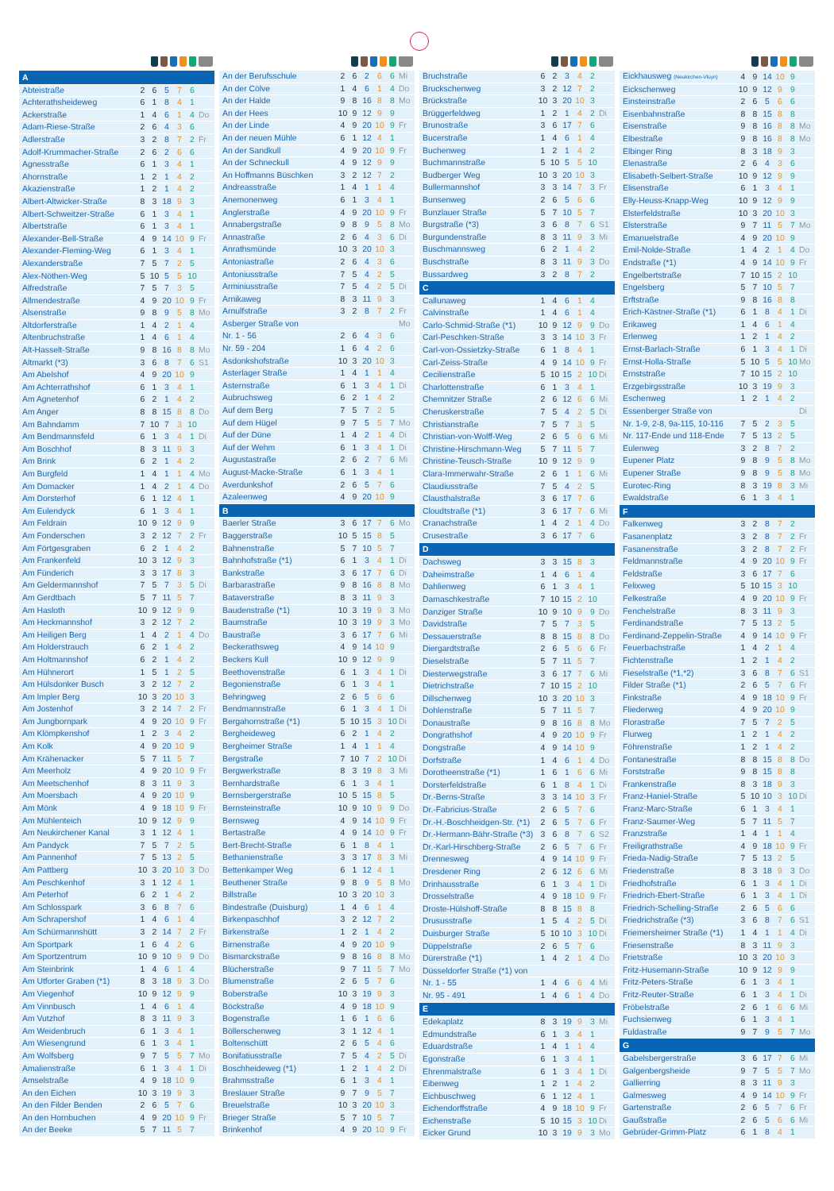| A | | | | | | |
| --- | --- | --- | --- | --- | --- | --- |
| Abteistraße | 2 | 6 | 5 | 7 | 6 | |
| Achterathsheideweg | 6 | 1 | 8 | 4 | 1 | |
| Ackerstraße | 1 | 4 | 6 | 1 | 4 | Do |
| Adam-Riese-Straße | 2 | 6 | 4 | 3 | 6 | |
| Adlerstraße | 3 | 2 | 8 | 7 | 2 | Fr |
| Adolf-Krummacher-Straße | 2 | 6 | 2 | 6 | 6 | |
| Agnesstraße | 6 | 1 | 3 | 4 | 1 | |
| Ahornstraße | 1 | 2 | 1 | 4 | 2 | |
| Akazienstraße | 1 | 2 | 1 | 4 | 2 | |
| Albert-Altwicker-Straße | 8 | 3 | 18 | 9 | 3 | |
| Albert-Schweitzer-Straße | 6 | 1 | 3 | 4 | 1 | |
| Albertstraße | 6 | 1 | 3 | 4 | 1 | |
| Alexander-Bell-Straße | 4 | 9 | 14 | 10 | 9 | Fr |
| Alexander-Fleming-Weg | 6 | 1 | 3 | 4 | 1 | |
| Alexanderstraße | 7 | 5 | 7 | 2 | 5 | |
| Alex-Nöthen-Weg | 5 | 10 | 5 | 5 | 10 | |
| Alfredstraße | 7 | 5 | 7 | 3 | 5 | |
| Allmendestraße | 4 | 9 | 20 | 10 | 9 | Fr |
| Alsenstraße | 9 | 8 | 9 | 5 | 8 | Mo |
| Altdorferstraße | 1 | 4 | 2 | 1 | 4 | |
| Altenbruchstraße | 1 | 4 | 6 | 1 | 4 | |
| Alt-Hasselt-Straße | 9 | 8 | 16 | 8 | 8 | Mo |
| Altmarkt (*3) | 3 | 6 | 8 | 7 | 6 | S1 |
| Am Abelshof | 4 | 9 | 20 | 10 | 9 | |
| Am Achterrathshof | 6 | 1 | 3 | 4 | 1 | |
| Am Agnetenhof | 6 | 2 | 1 | 4 | 2 | |
| Am Anger | 8 | 8 | 15 | 8 | 8 | Do |
| Am Bahndamm | 7 | 10 | 7 | 3 | 10 | |
| Am Bendmannsfeld | 6 | 1 | 3 | 4 | 1 | Di |
| Am Boschhof | 8 | 3 | 11 | 9 | 3 | |
| Am Brink | 6 | 2 | 1 | 4 | 2 | |
| Am Burgfeld | 1 | 4 | 1 | 1 | 4 | Mo |
| Am Domacker | 1 | 4 | 2 | 1 | 4 | Do |
| Am Dorsterhof | 6 | 1 | 12 | 4 | 1 | |
| Am Eulendyck | 6 | 1 | 3 | 4 | 1 | |
| Am Feldrain | 10 | 9 | 12 | 9 | 9 | |
| Am Fonderschen | 3 | 2 | 12 | 7 | 2 | Fr |
| Am Förtgesgraben | 6 | 2 | 1 | 4 | 2 | |
| Am Frankenfeld | 10 | 3 | 12 | 9 | 3 | |
| Am Fünderich | 3 | 3 | 17 | 8 | 3 | |
| Am Geldermannshof | 7 | 5 | 7 | 3 | 5 | Di |
| Am Gerdtbach | 5 | 7 | 11 | 5 | 7 | |
| Am Hasloth | 10 | 9 | 12 | 9 | 9 | |
| Am Heckmannshof | 3 | 2 | 12 | 7 | 2 | |
| Am Heiligen Berg | 1 | 4 | 2 | 1 | 4 | Do |
| Am Holderstrauch | 6 | 2 | 1 | 4 | 2 | |
| Am Holtmannshof | 6 | 2 | 1 | 4 | 2 | |
| Am Hühnerort | 1 | 5 | 1 | 2 | 5 | |
| Am Hülsdonker Busch | 3 | 2 | 12 | 7 | 2 | |
| Am Impler Berg | 10 | 3 | 20 | 10 | 3 | |
| Am Jostenhof | 3 | 2 | 14 | 7 | 2 | Fr |
| Am Jungbornpark | 4 | 9 | 20 | 10 | 9 | Fr |
| Am Klömpkenshof | 1 | 2 | 3 | 4 | 2 | |
| Am Kolk | 4 | 9 | 20 | 10 | 9 | |
| Am Krähenacker | 5 | 7 | 11 | 5 | 7 | |
| Am Meerholz | 4 | 9 | 20 | 10 | 9 | Fr |
| Am Meetschenhof | 8 | 3 | 11 | 9 | 3 | |
| Am Moersbach | 4 | 9 | 20 | 10 | 9 | |
| Am Mönk | 4 | 9 | 18 | 10 | 9 | Fr |
| Am Mühlenteich | 10 | 9 | 12 | 9 | 9 | |
| Am Neukirchener Kanal | 3 | 1 | 12 | 4 | 1 | |
| Am Pandyck | 7 | 5 | 7 | 2 | 5 | |
| Am Pannenhof | 7 | 5 | 13 | 2 | 5 | |
| Am Pattberg | 10 | 3 | 20 | 10 | 3 | Do |
| Am Peschkenhof | 3 | 1 | 12 | 4 | 1 | |
| Am Peterhof | 6 | 2 | 1 | 4 | 2 | |
| Am Schlosspark | 3 | 6 | 8 | 7 | 6 | |
| Am Schrapershof | 1 | 4 | 6 | 1 | 4 | |
| Am Schürmannshütt | 3 | 2 | 14 | 7 | 2 | Fr |
| Am Sportpark | 1 | 6 | 4 | 2 | 6 | |
| Am Sportzentrum | 10 | 9 | 10 | 9 | 9 | Do |
| Am Steinbrink | 1 | 4 | 6 | 1 | 4 | |
| Am Utforter Graben (*1) | 8 | 3 | 18 | 9 | 3 | Do |
| Am Viegenhof | 10 | 9 | 12 | 9 | 9 | |
| Am Vinnbusch | 1 | 4 | 6 | 1 | 4 | |
| Am Vutzhof | 8 | 3 | 11 | 9 | 3 | |
| Am Weidenbruch | 6 | 1 | 3 | 4 | 1 | |
| Am Wiesengrund | 6 | 1 | 3 | 4 | 1 | |
| Am Wolfsberg | 9 | 7 | 5 | 5 | 7 | Mo |
| Amalienstraße | 6 | 1 | 3 | 4 | 1 | Di |
| Amselstraße | 4 | 9 | 18 | 10 | 9 | |
| An den Eichen | 10 | 3 | 19 | 9 | 3 | |
| An den Filder Benden | 2 | 6 | 5 | 7 | 6 | |
| An den Hornbuchen | 4 | 9 | 20 | 10 | 9 | Fr |
| An der Beeke | 5 | 7 | 11 | 5 | 7 | |
| An der Berufsschule | 2 | 6 | 2 | 6 | 6 | Mi |
| An der Cölve | 1 | 4 | 6 | 1 | 4 | Do |
| An der Halde | 9 | 8 | 16 | 8 | 8 | Mo |
| An der Hees | 10 | 9 | 12 | 9 | 9 | |
| An der Linde | 4 | 9 | 20 | 10 | 9 | Fr |
| An der neuen Mühle | 6 | 1 | 12 | 4 | 1 | |
| An der Sandkull | 4 | 9 | 20 | 10 | 9 | Fr |
| An der Schneckull | 4 | 9 | 12 | 9 | 9 | |
| An Hoffmanns Büschken | 3 | 2 | 12 | 7 | 2 | |
| Andreasstraße | 1 | 4 | 1 | 1 | 4 | |
| Anemonenweg | 6 | 1 | 3 | 4 | 1 | |
| Anglerstraße | 4 | 9 | 20 | 10 | 9 | Fr |
| Annabergstraße | 9 | 8 | 9 | 5 | 8 | Mo |
| Annastraße | 2 | 6 | 4 | 3 | 6 | Di |
| Anrathsmünde | 10 | 3 | 20 | 10 | 3 | |
| Antoniastraße | 2 | 6 | 4 | 3 | 6 | |
| Antoniusstraße | 7 | 5 | 4 | 2 | 5 | |
| Arminiusstraße | 7 | 5 | 4 | 2 | 5 | Di |
| Arnikaweg | 8 | 3 | 11 | 9 | 3 | |
| Arnulfstraße | 3 | 2 | 8 | 7 | 2 | Fr |
| Asberger Straße von | | | | | | Mo |
| Nr. 1 - 56 | 2 | 6 | 4 | 3 | 6 | |
| Nr. 59 - 204 | 1 | 6 | 4 | 2 | 6 | |
| Asdonkshofstraße | 10 | 3 | 20 | 10 | 3 | |
| Asterlager Straße | 1 | 4 | 1 | 1 | 4 | |
| Asternstraße | 6 | 1 | 3 | 4 | 1 | Di |
| Aubruchsweg | 6 | 2 | 1 | 4 | 2 | |
| Auf dem Berg | 7 | 5 | 7 | 2 | 5 | |
| Auf dem Hügel | 9 | 7 | 5 | 5 | 7 | Mo |
| Auf der Düne | 1 | 4 | 2 | 1 | 4 | Di |
| Auf der Wehm | 6 | 1 | 3 | 4 | 1 | Di |
| Augustastraße | 2 | 6 | 2 | 7 | 6 | Mi |
| August-Macke-Straße | 6 | 1 | 3 | 4 | 1 | |
| Averdunkshof | 2 | 6 | 5 | 7 | 6 | |
| Azaleenweg | 4 | 9 | 20 | 10 | 9 | |
| B | | | | | | |
| Baerler Straße | 3 | 6 | 17 | 7 | 6 | Mo |
| Baggerstraße | 10 | 5 | 15 | 8 | 5 | |
| Bahnenstraße | 5 | 7 | 10 | 5 | 7 | |
| Bahnhofstraße (*1) | 6 | 1 | 3 | 4 | 1 | Di |
| Bankstraße | 3 | 6 | 17 | 7 | 6 | Di |
| Barbarastraße | 9 | 8 | 16 | 8 | 8 | Mo |
| Bataverstraße | 8 | 3 | 11 | 9 | 3 | |
| Baudenstraße (*1) | 10 | 3 | 19 | 9 | 3 | Mo |
| Baumstraße | 10 | 3 | 19 | 9 | 3 | Mo |
| Baustraße | 3 | 6 | 17 | 7 | 6 | Mi |
| Beckerathsweg | 4 | 9 | 14 | 10 | 9 | |
| Beckers Kull | 10 | 9 | 12 | 9 | 9 | |
| Beethovenstraße | 6 | 1 | 3 | 4 | 1 | Di |
| Begonienstraße | 6 | 1 | 3 | 4 | 1 | |
| Behringweg | 2 | 6 | 5 | 6 | 6 | |
| Bendmannstraße | 6 | 1 | 3 | 4 | 1 | Di |
| Bergahornstraße (*1) | 5 | 10 | 15 | 3 | 10 | Di |
| Bergheideweg | 6 | 2 | 1 | 4 | 2 | |
| Bergheimer Straße | 1 | 4 | 1 | 1 | 4 | |
| Bergstraße | 7 | 10 | 7 | 2 | 10 | Di |
| Bergwerkstraße | 8 | 3 | 19 | 8 | 3 | Mi |
| Bernhardstraße | 6 | 1 | 3 | 4 | 1 | |
| Bernsbergerstraße | 10 | 5 | 15 | 8 | 5 | |
| Bernsteinstraße | 10 | 9 | 10 | 9 | 9 | Do |
| Bernsweg | 4 | 9 | 14 | 10 | 9 | Fr |
| Bertastraße | 4 | 9 | 14 | 10 | 9 | Fr |
| Bert-Brecht-Straße | 6 | 1 | 8 | 4 | 1 | |
| Bethanienstraße | 3 | 3 | 17 | 8 | 3 | Mi |
| Bettenkamper Weg | 6 | 1 | 12 | 4 | 1 | |
| Beuthener Straße | 9 | 8 | 9 | 5 | 8 | Mo |
| Billstraße | 10 | 3 | 20 | 10 | 3 | |
| Bindestraße (Duisburg) | 1 | 4 | 6 | 1 | 4 | |
| Birkenpaschhof | 3 | 2 | 12 | 7 | 2 | |
| Birkenstraße | 1 | 2 | 1 | 4 | 2 | |
| Birnenstraße | 4 | 9 | 20 | 10 | 9 | |
| Bismarckstraße | 9 | 8 | 16 | 8 | 8 | Mo |
| Blücherstraße | 9 | 7 | 11 | 5 | 7 | Mo |
| Blumenstraße | 2 | 6 | 5 | 7 | 6 | |
| Boberstraße | 10 | 3 | 19 | 9 | 3 | |
| Böckstraße | 4 | 9 | 18 | 10 | 9 | |
| Bogenstraße | 1 | 6 | 1 | 6 | 6 | |
| Böllerschenweg | 3 | 1 | 12 | 4 | 1 | |
| Boltenschütt | 2 | 6 | 5 | 4 | 6 | |
| Bonifatiusstraße | 7 | 5 | 4 | 2 | 5 | Di |
| Boschheideweg (*1) | 1 | 2 | 1 | 4 | 2 | Di |
| Brahmsstraße | 6 | 1 | 3 | 4 | 1 | |
| Breslauer Straße | 9 | 7 | 9 | 5 | 7 | |
| Breuelstraße | 10 | 3 | 20 | 10 | 3 | |
| Brieger Straße | 5 | 7 | 10 | 5 | 7 | |
| Brinkenhof | 4 | 9 | 20 | 10 | 9 | Fr |
| Bruchstraße | 6 | 2 | 3 | 4 | 2 | |
| Bruckschenweg | 3 | 2 | 12 | 7 | 2 | |
| Brückstraße | 10 | 3 | 20 | 10 | 3 | |
| Brüggerfeldweg | 1 | 2 | 1 | 4 | 2 | Di |
| Brunostraße | 3 | 6 | 17 | 7 | 6 | |
| Bucerstraße | 1 | 4 | 6 | 1 | 4 | |
| Buchenweg | 1 | 2 | 1 | 4 | 2 | |
| Buchmannstraße | 5 | 10 | 5 | 5 | 10 | |
| Budberger Weg | 10 | 3 | 20 | 10 | 3 | |
| Bullermannshof | 3 | 3 | 14 | 7 | 3 | Fr |
| Bunsenweg | 2 | 6 | 5 | 6 | 6 | |
| Bunzlauer Straße | 5 | 7 | 10 | 5 | 7 | |
| Burgstraße (*3) | 3 | 6 | 8 | 7 | 6 | S1 |
| Burgundenstraße | 8 | 3 | 11 | 9 | 3 | Mi |
| Buschmannsweg | 6 | 2 | 1 | 4 | 2 | |
| Buschstraße | 8 | 3 | 11 | 9 | 3 | Do |
| Bussardweg | 3 | 2 | 8 | 7 | 2 | |
| C | | | | | | |
| Callunaweg | 1 | 4 | 6 | 1 | 4 | |
| Calvinstraße | 1 | 4 | 6 | 1 | 4 | |
| Carlo-Schmid-Straße (*1) | 10 | 9 | 12 | 9 | 9 | Do |
| Carl-Peschken-Straße | 3 | 3 | 14 | 10 | 3 | Fr |
| Carl-von-Ossietzky-Straße | 6 | 1 | 8 | 4 | 1 | |
| Carl-Zeiss-Straße | 4 | 9 | 14 | 10 | 9 | Fr |
| Cecilienstraße | 5 | 10 | 15 | 2 | 10 | Di |
| Charlottenstraße | 6 | 1 | 3 | 4 | 1 | |
| Chemnitzer Straße | 2 | 6 | 12 | 6 | 6 | Mi |
| Cheruskerstraße | 7 | 5 | 4 | 2 | 5 | Di |
| Christianstraße | 7 | 5 | 7 | 3 | 5 | |
| Christian-von-Wolff-Weg | 2 | 6 | 5 | 6 | 6 | Mi |
| Christine-Hirschmann-Weg | 5 | 7 | 11 | 5 | 7 | |
| Christine-Teusch-Straße | 10 | 9 | 12 | 9 | 9 | |
| Clara-Immerwahr-Straße | 2 | 6 | 1 | 1 | 6 | Mi |
| Claudiusstraße | 7 | 5 | 4 | 2 | 5 | |
| Clausthalstraße | 3 | 6 | 17 | 7 | 6 | |
| Cloudtstraße (*1) | 3 | 6 | 17 | 7 | 6 | Mi |
| Cranachstraße | 1 | 4 | 2 | 1 | 4 | Do |
| Crusestraße | 3 | 6 | 17 | 7 | 6 | |
| D | | | | | | |
| Dachsweg | 3 | 3 | 15 | 8 | 3 | |
| Daheimstraße | 1 | 4 | 6 | 1 | 4 | |
| Dahlienweg | 6 | 1 | 3 | 4 | 1 | |
| Damaschkestraße | 7 | 10 | 15 | 2 | 10 | |
| Danziger Straße | 10 | 9 | 10 | 9 | 9 | Do |
| Davidstraße | 7 | 5 | 7 | 3 | 5 | |
| Dessauerstraße | 8 | 8 | 15 | 8 | 8 | Do |
| Diergardtstraße | 2 | 6 | 5 | 6 | 6 | Fr |
| Dieselstraße | 5 | 7 | 11 | 5 | 7 | |
| Diesterwegstraße | 3 | 6 | 17 | 7 | 6 | Mi |
| Dietrichstraße | 7 | 10 | 15 | 2 | 10 | |
| Dillschenweg | 10 | 3 | 20 | 10 | 3 | |
| Dohlenstraße | 5 | 7 | 11 | 5 | 7 | |
| Donaustraße | 9 | 8 | 16 | 8 | 8 | Mo |
| Dongrathshof | 4 | 9 | 20 | 10 | 9 | Fr |
| Dongstraße | 4 | 9 | 14 | 10 | 9 | |
| Dorfstraße | 1 | 4 | 6 | 1 | 4 | Do |
| Dorotheenstraße (*1) | 1 | 6 | 1 | 6 | 6 | Mi |
| Dorsterfeldstraße | 6 | 1 | 8 | 4 | 1 | Di |
| Dr.-Berns-Straße | 3 | 3 | 14 | 10 | 3 | Fr |
| Dr.-Fabricius-Straße | 2 | 6 | 5 | 7 | 6 | |
| Dr.-H.-Boschheidgen-Str. (*1) | 2 | 6 | 5 | 7 | 6 | Fr |
| Dr.-Hermann-Bähr-Straße (*3) | 3 | 6 | 8 | 7 | 6 | S2 |
| Dr.-Karl-Hirschberg-Straße | 2 | 6 | 5 | 7 | 6 | Fr |
| Drennesweg | 4 | 9 | 14 | 10 | 9 | Fr |
| Dresdener Ring | 2 | 6 | 12 | 6 | 6 | Mi |
| Drinhausstraße | 6 | 1 | 3 | 4 | 1 | Di |
| Drosselstraße | 4 | 9 | 18 | 10 | 9 | Fr |
| Droste-Hülshoff-Straße | 8 | 8 | 15 | 8 | 8 | |
| Drususstraße | 1 | 5 | 4 | 2 | 5 | Di |
| Duisburger Straße | 5 | 10 | 10 | 3 | 10 | Di |
| Düppelstraße | 2 | 6 | 5 | 7 | 6 | |
| Dürerstraße (*1) | 1 | 4 | 2 | 1 | 4 | Do |
| Düsseldorfer Straße (*1) von | | | | | | |
| Nr. 1 - 55 | 1 | 4 | 6 | 6 | 4 | Mi |
| Nr. 95 - 491 | 1 | 4 | 6 | 1 | 4 | Do |
| E | | | | | | |
| Edekaplatz | 8 | 3 | 19 | 9 | 3 | Mi |
| Edmundstraße | 6 | 1 | 3 | 4 | 1 | |
| Eduardstraße | 1 | 4 | 1 | 1 | 4 | |
| Egonstraße | 6 | 1 | 3 | 4 | 1 | |
| Ehrenmalstraße | 6 | 1 | 3 | 4 | 1 | Di |
| Eibenweg | 1 | 2 | 1 | 4 | 2 | |
| Eichbuschweg | 6 | 1 | 12 | 4 | 1 | |
| Eichendorffstraße | 4 | 9 | 18 | 10 | 9 | Fr |
| Eichenstraße | 5 | 10 | 15 | 3 | 10 | Di |
| Eicker Grund | 10 | 3 | 19 | 9 | 3 | Mo |
| Eickhausweg (Neukirchen-Vluyn) | 4 | 9 | 14 | 10 | 9 | |
| Eickschenweg | 10 | 9 | 12 | 9 | 9 | |
| Einsteinstraße | 2 | 6 | 5 | 6 | 6 | |
| Eisenbahnstraße | 8 | 8 | 15 | 8 | 8 | |
| Eisenstraße | 9 | 8 | 16 | 8 | 8 | Mo |
| Elbestraße | 9 | 8 | 16 | 8 | 8 | Mo |
| Elbinger Ring | 8 | 3 | 18 | 9 | 3 | |
| Elenastraße | 2 | 6 | 4 | 3 | 6 | |
| Elisabeth-Selbert-Straße | 10 | 9 | 12 | 9 | 9 | |
| Elisenstraße | 6 | 1 | 3 | 4 | 1 | |
| Elly-Heuss-Knapp-Weg | 10 | 9 | 12 | 9 | 9 | |
| Elsterfeldstraße | 10 | 3 | 20 | 10 | 3 | |
| Elsterstraße | 9 | 7 | 11 | 5 | 7 | Mo |
| Emanuelstraße | 4 | 9 | 20 | 10 | 9 | |
| Emil-Nolde-Straße | 1 | 4 | 2 | 1 | 4 | Do |
| Endstraße (*1) | 4 | 9 | 14 | 10 | 9 | Fr |
| Engelbertstraße | 7 | 10 | 15 | 2 | 10 | |
| Engelsberg | 5 | 7 | 10 | 5 | 7 | |
| Erftstraße | 9 | 8 | 16 | 8 | 8 | |
| Erich-Kästner-Straße (*1) | 6 | 1 | 8 | 4 | 1 | Di |
| Erikaweg | 1 | 4 | 6 | 1 | 4 | |
| Erlenweg | 1 | 2 | 1 | 4 | 2 | |
| Ernst-Barlach-Straße | 6 | 1 | 3 | 4 | 1 | Di |
| Ernst-Holla-Straße | 5 | 10 | 5 | 5 | 10 | Mo |
| Ernststraße | 7 | 10 | 15 | 2 | 10 | |
| Erzgebirgsstraße | 10 | 3 | 19 | 9 | 3 | |
| Eschenweg | 1 | 2 | 1 | 4 | 2 | |
| Essenberger Straße von | | | | | | Di |
| Nr. 1-9, 2-8, 9a-115, 10-116 | 7 | 5 | 2 | 3 | 5 | |
| Nr. 117-Ende und 118-Ende | 7 | 5 | 13 | 2 | 5 | |
| Eulenweg | 3 | 2 | 8 | 7 | 2 | |
| Eupener Platz | 9 | 8 | 9 | 5 | 8 | Mo |
| Eupener Straße | 9 | 8 | 9 | 5 | 8 | Mo |
| Eurotec-Ring | 8 | 3 | 19 | 8 | 3 | Mi |
| Ewaldstraße | 6 | 1 | 3 | 4 | 1 | |
| F | | | | | | |
| Falkenweg | 3 | 2 | 8 | 7 | 2 | |
| Fasanenplatz | 3 | 2 | 8 | 7 | 2 | Fr |
| Fasanenstraße | 3 | 2 | 8 | 7 | 2 | Fr |
| Feldmannstraße | 4 | 9 | 20 | 10 | 9 | Fr |
| Feldstraße | 3 | 6 | 17 | 7 | 6 | |
| Felixweg | 5 | 10 | 15 | 3 | 10 | |
| Felkestraße | 4 | 9 | 20 | 10 | 9 | Fr |
| Fenchelstraße | 8 | 3 | 11 | 9 | 3 | |
| Ferdinandstraße | 7 | 5 | 13 | 2 | 5 | |
| Ferdinand-Zeppelin-Straße | 4 | 9 | 14 | 10 | 9 | Fr |
| Feuerbachstraße | 1 | 4 | 2 | 1 | 4 | |
| Fichtenstraße | 1 | 2 | 1 | 4 | 2 | |
| Fieselstraße (*1,*2) | 3 | 6 | 8 | 7 | 6 | S1 |
| Filder Straße (*1) | 2 | 6 | 5 | 7 | 6 | Fr |
| Finkstraße | 4 | 9 | 18 | 10 | 9 | Fr |
| Fliederweg | 4 | 9 | 20 | 10 | 9 | |
| Florastraße | 7 | 5 | 7 | 2 | 5 | |
| Flurweg | 1 | 2 | 1 | 4 | 2 | |
| Föhrenstraße | 1 | 2 | 1 | 4 | 2 | |
| Fontanestraße | 8 | 8 | 15 | 8 | 8 | Do |
| Forststraße | 9 | 8 | 15 | 8 | 8 | |
| Frankenstraße | 8 | 3 | 18 | 9 | 3 | |
| Franz-Haniel-Straße | 5 | 10 | 10 | 3 | 10 | Di |
| Franz-Marc-Straße | 6 | 1 | 3 | 4 | 1 | |
| Franz-Saumer-Weg | 5 | 7 | 11 | 5 | 7 | |
| Franzstraße | 1 | 4 | 1 | 1 | 4 | |
| Freiligrathstraße | 4 | 9 | 18 | 10 | 9 | Fr |
| Frieda-Nadig-Straße | 7 | 5 | 13 | 2 | 5 | |
| Friedenstraße | 8 | 3 | 18 | 9 | 3 | Do |
| Friedhofstraße | 6 | 1 | 3 | 4 | 1 | Di |
| Friedrich-Ebert-Straße | 6 | 1 | 3 | 4 | 1 | Di |
| Friedrich-Schelling-Straße | 2 | 6 | 5 | 6 | 6 | |
| Friedrichstraße (*3) | 3 | 6 | 8 | 7 | 6 | S1 |
| Friemersheimer Straße (*1) | 1 | 4 | 1 | 1 | 4 | Di |
| Friesenstraße | 8 | 3 | 11 | 9 | 3 | |
| Frietstraße | 10 | 3 | 20 | 10 | 3 | |
| Fritz-Husemann-Straße | 10 | 9 | 12 | 9 | 9 | |
| Fritz-Peters-Straße | 6 | 1 | 3 | 4 | 1 | |
| Fritz-Reuter-Straße | 6 | 1 | 3 | 4 | 1 | Di |
| Fröbelstraße | 2 | 6 | 1 | 6 | 6 | Mi |
| Fuchsienweg | 6 | 1 | 3 | 4 | 1 | |
| Fuldastraße | 9 | 7 | 9 | 5 | 7 | Mo |
| G | | | | | | |
| Gabelsbergerstraße | 3 | 6 | 17 | 7 | 6 | Mi |
| Galgenbergsheide | 9 | 7 | 5 | 5 | 7 | Mo |
| Gallierring | 8 | 3 | 11 | 9 | 3 | |
| Galmesweg | 4 | 9 | 14 | 10 | 9 | Fr |
| Gartenstraße | 2 | 6 | 5 | 7 | 6 | Fr |
| Gaußstraße | 2 | 6 | 5 | 6 | 6 | Mi |
| Gebrüder-Grimm-Platz | 6 | 1 | 8 | 4 | 1 | |